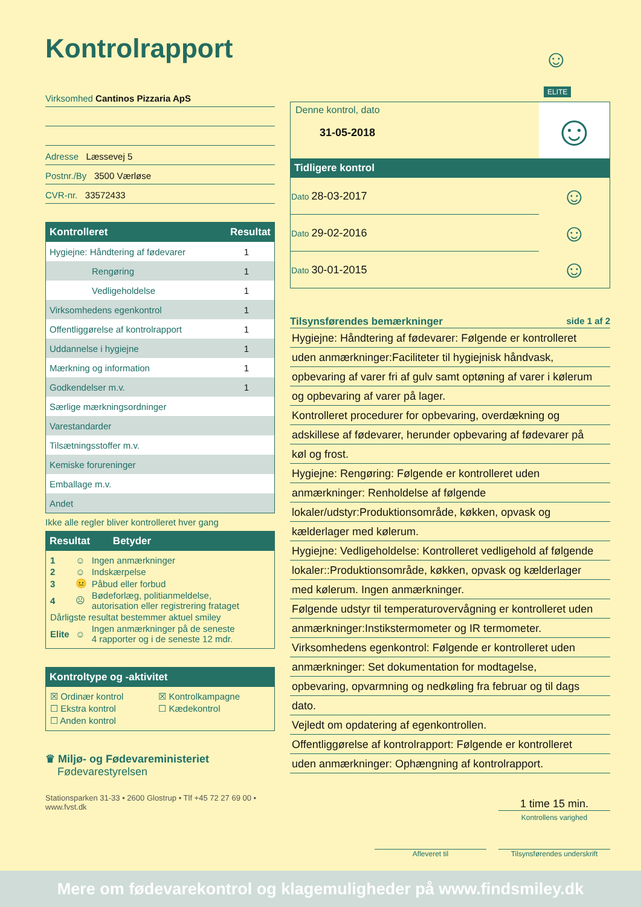Kontrolrapport
☺
ELITE
Virksomhed Cantinos Pizzaria ApS
Adresse Læssevej 5
Postnr./By 3500 Værløse
CVR-nr. 33572433
| Kontrolleret | Resultat |
| --- | --- |
| Hygiejne: Håndtering af fødevarer | 1 |
| Rengøring | 1 |
| Vedligeholdelse | 1 |
| Virksomhedens egenkontrol | 1 |
| Offentliggørelse af kontrolrapport | 1 |
| Uddannelse i hygiejne | 1 |
| Mærkning og information | 1 |
| Godkendelser m.v. | 1 |
| Særlige mærkningsordninger | |
| Varestandarder | |
| Tilsætningsstoffer m.v. | |
| Kemiske forureninger | |
| Emballage m.v. | |
| Andet | |
Ikke alle regler bliver kontrolleret hver gang
Resultat Betyder
| 1 | ☺ | Ingen anmærkninger |
| 2 | ☺ | Indskærpelse |
| 3 | 😐 | Påbud eller forbud |
| 4 | ☹ | Bødeforlæg, politianmeldelse, autorisation eller registrering frataget |
| Dårligste resultat bestemmer aktuel smiley | | |
| Elite | ☺ | Ingen anmærkninger på de seneste 4 rapporter og i de seneste 12 mdr. |
Kontroltype og -aktivitet
| ☒ Ordinær kontrol | ☒ Kontrolkampagne |
| ☐ Ekstra kontrol | ☐ Kædekontrol |
| ☐ Anden kontrol | |
♛ Miljø- og Fødevareministeriet
Fødevarestyrelsen
Stationsparken 31-33 • 2600 Glostrup • Tlf +45 72 27 69 00 • www.fvst.dk
| Denne kontrol, dato 31-05-2018 | ☺ |
Tidligere kontrol
| Dato 28-03-2017 | ☺ |
| Dato 29-02-2016 | ☺ |
| Dato 30-01-2015 | ☺ |
Tilsynsførendes bemærkninger side 1 af 2
Hygiejne: Håndtering af fødevarer: Følgende er kontrolleret
uden anmærkninger:Faciliteter til hygiejnisk håndvask,
opbevaring af varer fri af gulv samt optøning af varer i kølerum
og opbevaring af varer på lager.
Kontrolleret procedurer for opbevaring, overdækning og
adskillese af fødevarer, herunder opbevaring af fødevarer på
køl og frost.
Hygiejne: Rengøring: Følgende er kontrolleret uden
anmærkninger: Renholdelse af følgende
lokaler/udstyr:Produktionsområde, køkken, opvask og
kælderlager med kølerum.
Hygiejne: Vedligeholdelse: Kontrolleret vedligehold af følgende
lokaler::Produktionsområde, køkken, opvask og kælderlager
med kølerum. Ingen anmærkninger.
Følgende udstyr til temperaturovervågning er kontrolleret uden
anmærkninger:Instikstermometer og IR termometer.
Virksomhedens egenkontrol: Følgende er kontrolleret uden
anmærkninger: Set dokumentation for modtagelse,
opbevaring, opvarmning og nedkøling fra februar og til dags
dato.
Vejledt om opdatering af egenkontrollen.
Offentliggørelse af kontrolrapport: Følgende er kontrolleret
uden anmærkninger: Ophængning af kontrolrapport.
1 time 15 min.
Kontrollens varighed
Afleveret til Tilsynsførendes underskrift
Mere om fødevarekontrol og klagemuligheder på www.findsmiley.dk